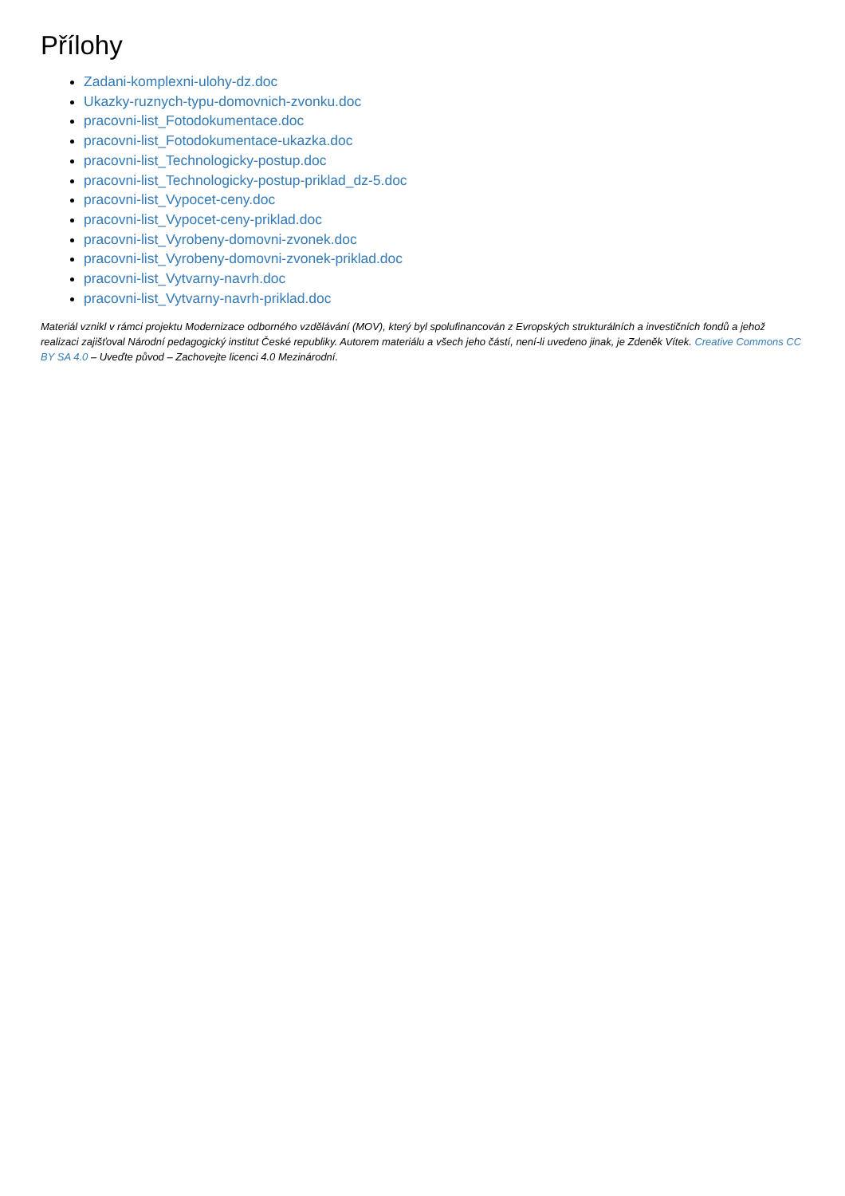Přílohy
Zadani-komplexni-ulohy-dz.doc
Ukazky-ruznych-typu-domovnich-zvonku.doc
pracovni-list_Fotodokumentace.doc
pracovni-list_Fotodokumentace-ukazka.doc
pracovni-list_Technologicky-postup.doc
pracovni-list_Technologicky-postup-priklad_dz-5.doc
pracovni-list_Vypocet-ceny.doc
pracovni-list_Vypocet-ceny-priklad.doc
pracovni-list_Vyrobeny-domovni-zvonek.doc
pracovni-list_Vyrobeny-domovni-zvonek-priklad.doc
pracovni-list_Vytvarny-navrh.doc
pracovni-list_Vytvarny-navrh-priklad.doc
Materiál vznikl v rámci projektu Modernizace odborného vzdělávání (MOV), který byl spolufinancován z Evropských strukturálních a investičních fondů a jehož realizaci zajišťoval Národní pedagogický institut České republiky. Autorem materiálu a všech jeho částí, není-li uvedeno jinak, je Zdeněk Vítek. Creative Commons CC BY SA 4.0 – Uveďte původ – Zachovejte licenci 4.0 Mezinárodní.